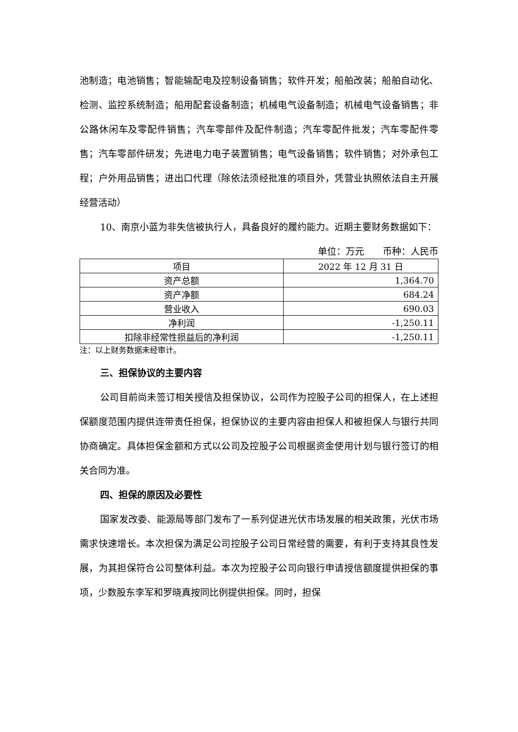池制造；电池销售；智能输配电及控制设备销售；软件开发；船舶改装；船舶自动化、检测、监控系统制造；船用配套设备制造；机械电气设备制造；机械电气设备销售；非公路休闲车及零配件销售；汽车零部件及配件制造；汽车零配件批发；汽车零配件零售；汽车零部件研发；先进电力电子装置销售；电气设备销售；软件销售；对外承包工程；户外用品销售；进出口代理（除依法须经批准的项目外，凭营业执照依法自主开展经营活动）
10、南京小蓝为非失信被执行人，具备良好的履约能力。近期主要财务数据如下：
单位：万元　　币种：人民币
| 项目 | 2022 年 12 月 31 日 |
| --- | --- |
| 资产总额 | 1,364.70 |
| 资产净额 | 684.24 |
| 营业收入 | 690.03 |
| 净利润 | -1,250.11 |
| 扣除非经常性损益后的净利润 | -1,250.11 |
注：以上财务数据未经审计。
三、担保协议的主要内容
公司目前尚未签订相关授信及担保协议，公司作为控股子公司的担保人，在上述担保额度范围内提供连带责任担保，担保协议的主要内容由担保人和被担保人与银行共同协商确定。具体担保金额和方式以公司及控股子公司根据资金使用计划与银行签订的相关合同为准。
四、担保的原因及必要性
国家发改委、能源局等部门发布了一系列促进光伏市场发展的相关政策，光伏市场需求快速增长。本次担保为满足公司控股子公司日常经营的需要，有利于支持其良性发展，为其担保符合公司整体利益。本次为控股子公司向银行申请授信额度提供担保的事项，少数股东李军和罗晓真按同比例提供担保。同时，担保